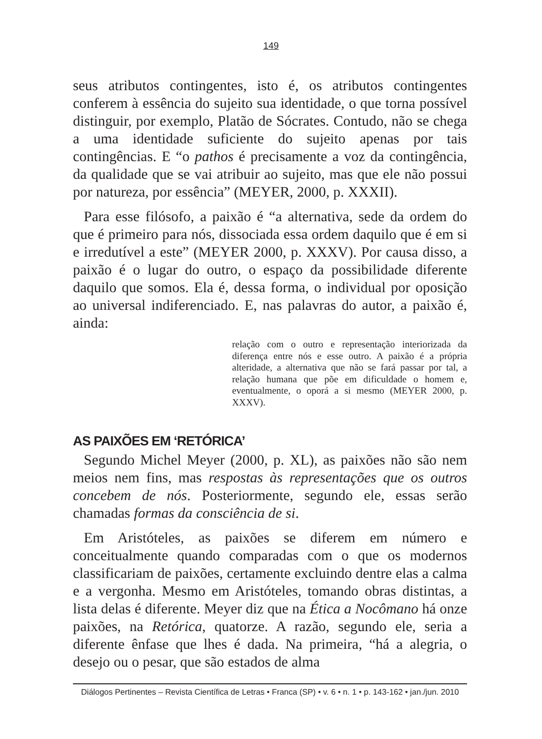149
seus atributos contingentes, isto é, os atributos contingentes conferem à essência do sujeito sua identidade, o que torna possível distinguir, por exemplo, Platão de Sócrates. Contudo, não se chega a uma identidade suficiente do sujeito apenas por tais contingências. E “o pathos é precisamente a voz da contingência, da qualidade que se vai atribuir ao sujeito, mas que ele não possui por natureza, por essência” (MEYER, 2000, p. XXXII).
Para esse filósofo, a paixão é “a alternativa, sede da ordem do que é primeiro para nós, dissociada essa ordem daquilo que é em si e irredutível a este” (MEYER 2000, p. XXXV). Por causa disso, a paixão é o lugar do outro, o espaço da possibilidade diferente daquilo que somos. Ela é, dessa forma, o individual por oposição ao universal indiferenciado. E, nas palavras do autor, a paixão é, ainda:
relação com o outro e representação interiorizada da diferença entre nós e esse outro. A paixão é a própria alteridade, a alternativa que não se fará passar por tal, a relação humana que põe em dificuldade o homem e, eventualmente, o oporá a si mesmo (MEYER 2000, p. XXXV).
AS PAIXÕES EM ‘RETÓRICA’
Segundo Michel Meyer (2000, p. XL), as paixões não são nem meios nem fins, mas respostas às representações que os outros concebem de nós. Posteriormente, segundo ele, essas serão chamadas formas da consciência de si.
Em Aristóteles, as paixões se diferem em número e conceitualmente quando comparadas com o que os modernos classificariam de paixões, certamente excluindo dentre elas a calma e a vergonha. Mesmo em Aristóteles, tomando obras distintas, a lista delas é diferente. Meyer diz que na Ética a Nocômano há onze paixões, na Retórica, quatorze. A razão, segundo ele, seria a diferente ênfase que lhes é dada. Na primeira, “há a alegria, o desejo ou o pesar, que são estados de alma
Diálogos Pertinentes – Revista Científica de Letras • Franca (SP) • v. 6 • n. 1 • p. 143-162 • jan./jun. 2010